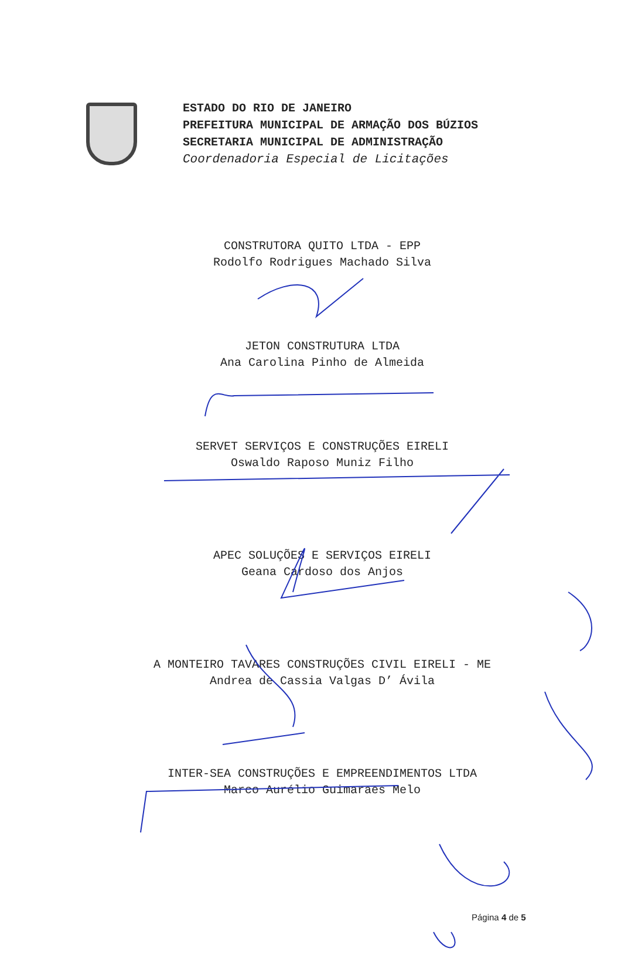ESTADO DO RIO DE JANEIRO
PREFEITURA MUNICIPAL DE ARMAÇÃO DOS BÚZIOS
SECRETARIA MUNICIPAL DE ADMINISTRAÇÃO
Coordenadoria Especial de Licitações
CONSTRUTORA QUITO LTDA - EPP
Rodolfo Rodrigues Machado Silva
JETON CONSTRUTURA LTDA
Ana Carolina Pinho de Almeida
SERVET SERVIÇOS E CONSTRUÇÕES EIRELI
Oswaldo Raposo Muniz Filho
APEC SOLUÇÕES E SERVIÇOS EIRELI
Geana Cardoso dos Anjos
A MONTEIRO TAVARES CONSTRUÇÕES CIVIL EIRELI - ME
Andrea de Cassia Valgas D’ Ávila
INTER-SEA CONSTRUÇÕES E EMPREENDIMENTOS LTDA
Marco Aurélio Guimaraes Melo
Página 4 de 5